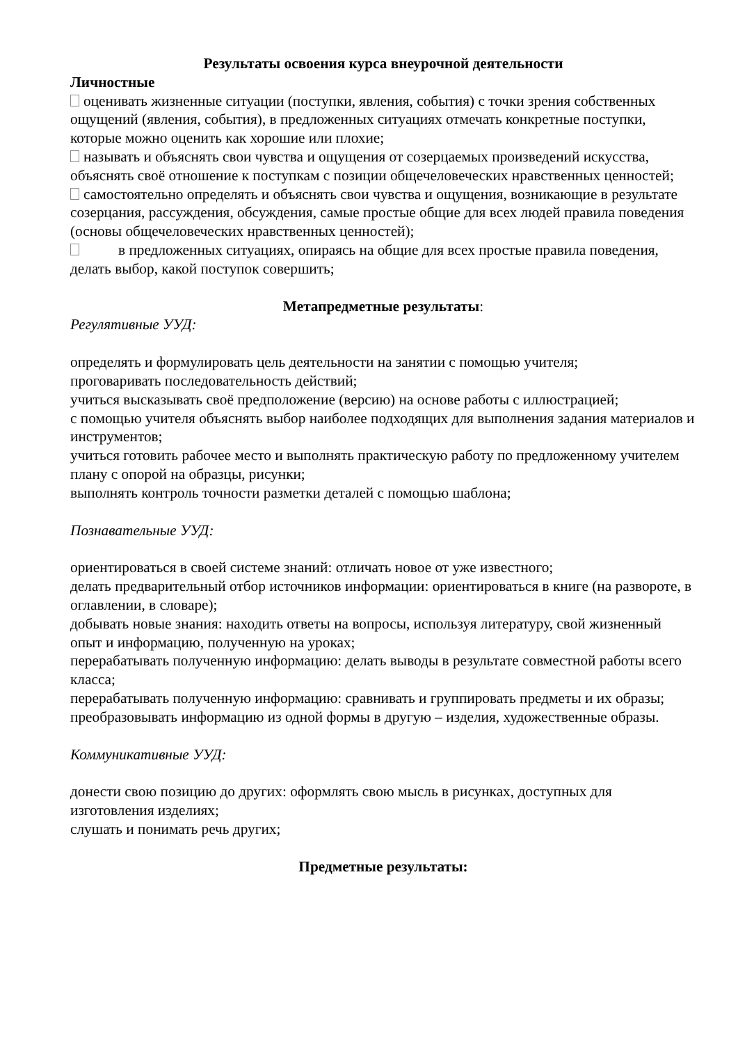Результаты освоения курса внеурочной деятельности
Личностные
оценивать жизненные ситуации (поступки, явления, события) с точки зрения собственных ощущений (явления, события), в предложенных ситуациях отмечать конкретные поступки, которые можно оценить как хорошие или плохие;
называть и объяснять свои чувства и ощущения от созерцаемых произведений искусства, объяснять своё отношение к поступкам с позиции общечеловеческих нравственных ценностей;
самостоятельно определять и объяснять свои чувства и ощущения, возникающие в результате созерцания, рассуждения, обсуждения, самые простые общие для всех людей правила поведения (основы общечеловеческих нравственных ценностей);
в предложенных ситуациях, опираясь на общие для всех простые правила поведения, делать выбор, какой поступок совершить;
Метапредметные результаты:
Регулятивные УУД:
определять и формулировать цель деятельности на занятии с помощью учителя;
проговаривать последовательность действий;
учиться высказывать своё предположение (версию) на основе работы с иллюстрацией;
с помощью учителя объяснять выбор наиболее подходящих для выполнения задания материалов и инструментов;
учиться готовить рабочее место и выполнять практическую работу по предложенному учителем плану с опорой на образцы, рисунки;
выполнять контроль точности разметки деталей с помощью шаблона;
Познавательные УУД:
ориентироваться в своей системе знаний: отличать новое от уже известного;
делать предварительный отбор источников информации: ориентироваться в книге (на развороте, в оглавлении, в словаре);
добывать новые знания: находить ответы на вопросы, используя литературу, свой жизненный опыт и информацию, полученную на уроках;
перерабатывать полученную информацию: делать выводы в результате совместной работы всего класса;
перерабатывать полученную информацию: сравнивать и группировать предметы и их образы;
преобразовывать информацию из одной формы в другую – изделия, художественные образы.
Коммуникативные УУД:
донести свою позицию до других: оформлять свою мысль в рисунках, доступных для изготовления изделиях;
слушать и понимать речь других;
Предметные результаты: